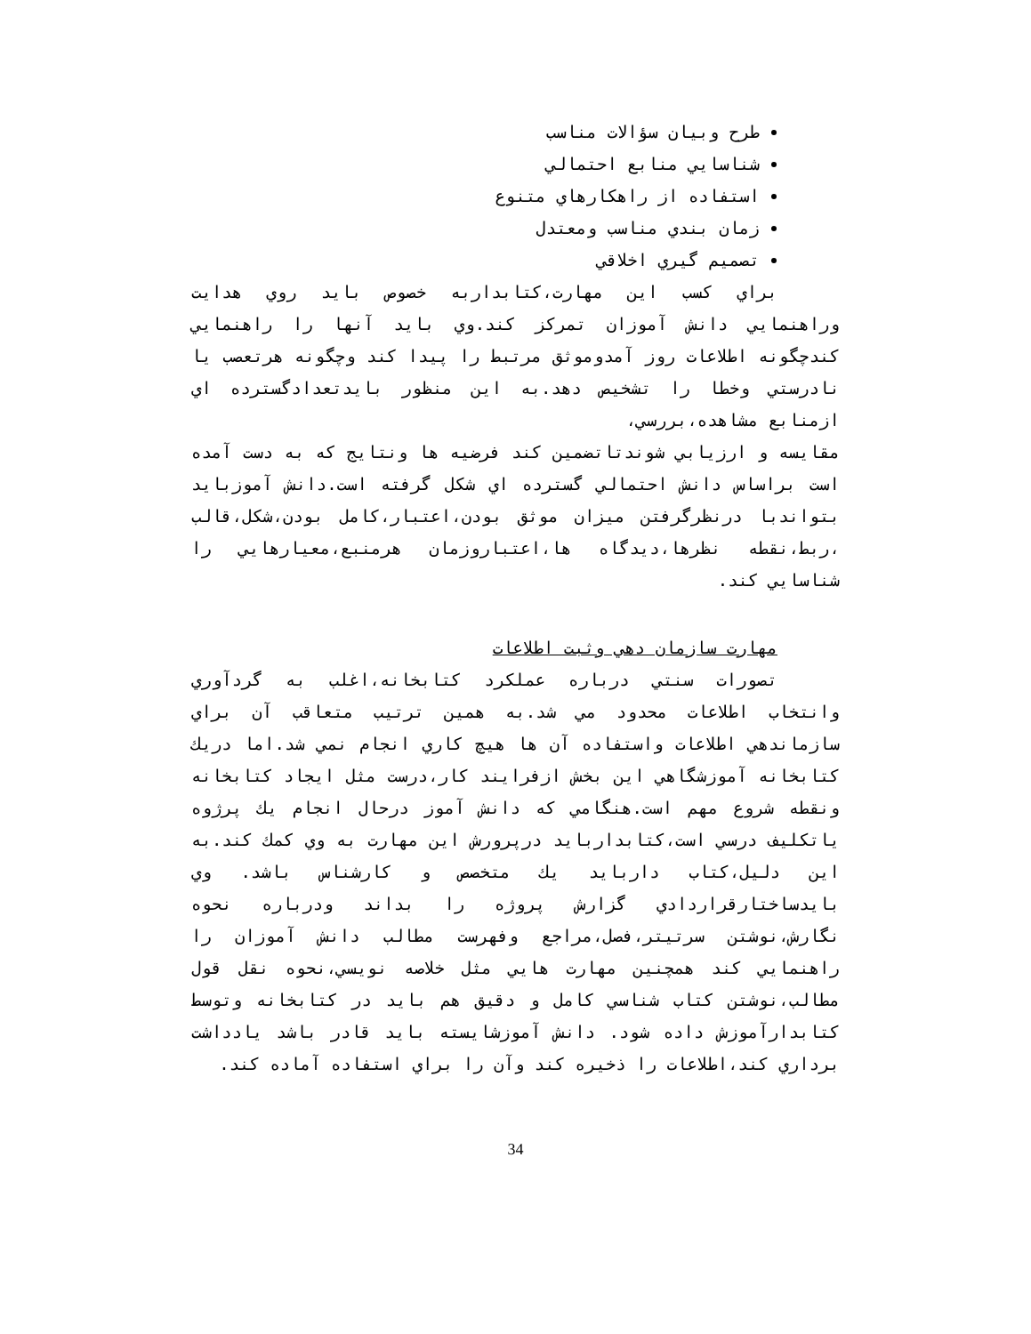طرح وبيان سؤالات مناسب
شناسايي منابع احتمالي
استفاده از راهكارهاي متنوع
زمان بندي مناسب ومعتدل
تصميم گيري اخلاقي
براي كسب اين مهارت،كتابداربه خصوص بايد روي هدايت وراهنمايي دانش آموزان تمركز كند.وي بايد آنها را راهنمايي كندچگونه اطلاعات روز آمدوموثق مرتبط را پيدا كند وچگونه هرتعصب يا نادرستي وخطا را تشخيص دهد.به اين منظور بايدتعدادگسترده اي ازمنابع مشاهده،بررسي،
مقايسه و ارزيابي شوندتاتضمين كند فرضيه ها ونتايج كه به دست آمده است براساس دانش احتمالي گسترده اي شكل گرفته است.دانش آموزبايد بتواندبا درنظرگرفتن ميزان موثق بودن،اعتبار،كامل بودن،شكل،قالب ،ربط،نقطه نظرها،ديدگاه ها،اعتباروزمان هرمنبع،معيارهايي را شناسايي كند.
مهارت سازمان دهي وثبت اطلاعات
تصورات سنتي درباره عملكرد كتابخانه،اغلب به گردآوري وانتخاب اطلاعات محدود مي شد.به همين ترتيب متعاقب آن براي سازماندهي اطلاعات واستفاده آن ها هيچ كاري انجام نمي شد.اما دريك كتابخانه آموزشگاهي اين بخش ازفرايند كار،درست مثل ايجاد كتابخانه ونقطه شروع مهم است.هنگامي كه دانش آموز درحال انجام يك پرژوه ياتكليف درسي است،كتابداربايد درپرورش اين مهارت به وي كمك كند.به اين دليل،كتاب داربايد يك متخصص و كارشناس باشد. وي بايدساختارقراردادي گزارش پروژه را بداند ودرباره نحوه نگارش،نوشتن سرتيتر،فصل،مراجع وفهرست مطالب دانش آموزان را راهنمايي كند همچنين مهارت هايي مثل خلاصه نويسي،نحوه نقل قول مطالب،نوشتن كتاب شناسي كامل و دقيق هم بايد در كتابخانه وتوسط كتابدارآموزش داده شود. دانش آموزشايسته بايد قادر باشد يادداشت برداري كند،اطلاعات را ذخيره كند وآن را براي استفاده آماده كند.
34